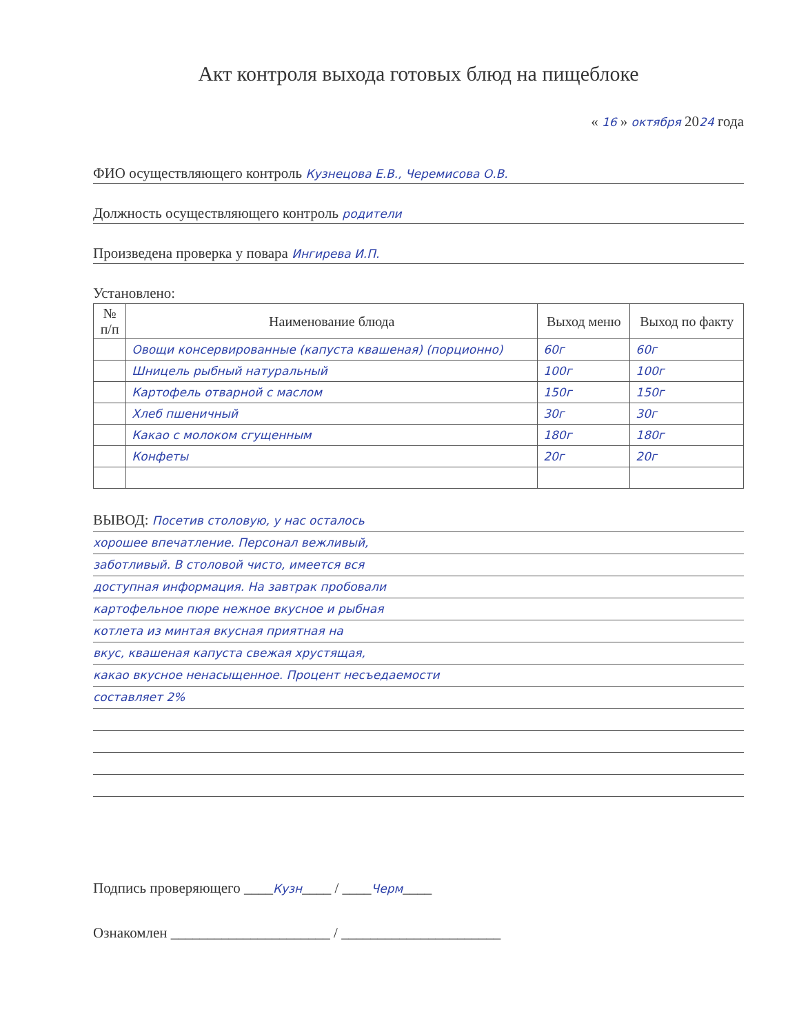Акт контроля выхода готовых блюд на пищеблоке
« 16 » октября 2024 года
ФИО осуществляющего контроль Кузнецова Е.В., Черемисова О.В.
Должность осуществляющего контроль родители
Произведена проверка у повара Ингирева И.П.
Установлено:
| № п/п | Наименование блюда | Выход меню | Выход по факту |
| --- | --- | --- | --- |
| | Овощи консервированные (капуста квашеная) (порционно) | 60г | 60г |
| | Шницель рыбный натуральный | 100г | 100г |
| | Картофель отварной с маслом | 150г | 150г |
| | Хлеб пшеничный | 30г | 30г |
| | Какао с молоком сгущенным | 180г | 180г |
| | Конфеты | 20г | 20г |
ВЫВОД: Посетив столовую, у нас осталось
хорошее впечатление. Персонал вежливый,
заботливый. В столовой чисто, имеется вся
доступная информация. На завтрак пробовали
картофельное пюре нежное вкусное и рыбная
котлета из минтая вкусная приятная на
вкус, квашеная капуста свежая хрустящая,
какао вкусное ненасыщенное. Процент несъедаемости
составляет 2%
Подпись проверяющего ____Кузн____ / ____Черм____
Ознакомлен ______________________ / ______________________